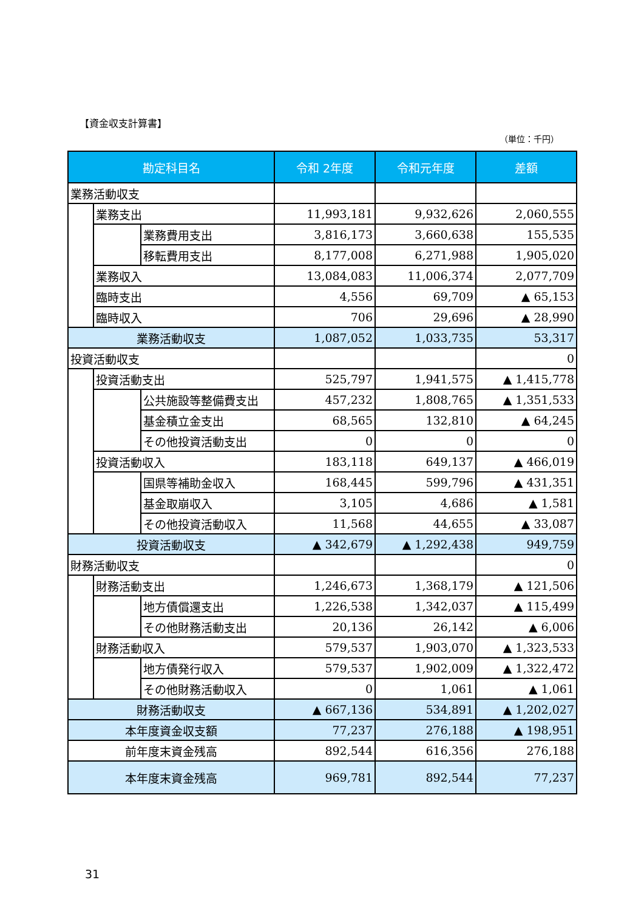【資金収支計算書】
（単位：千円）
| 勘定科目名 | | | 令和 2年度 | 令和元年度 | 差額 |
| --- | --- | --- | --- | --- | --- |
| 業務活動収支 | | | | | |
| | 業務支出 | | 11,993,181 | 9,932,626 | 2,060,555 |
| | | 業務費用支出 | 3,816,173 | 3,660,638 | 155,535 |
| | | 移転費用支出 | 8,177,008 | 6,271,988 | 1,905,020 |
| | 業務収入 | | 13,084,083 | 11,006,374 | 2,077,709 |
| | 臨時支出 | | 4,556 | 69,709 | ▲ 65,153 |
| | 臨時収入 | | 706 | 29,696 | ▲ 28,990 |
| 業務活動収支 | | | 1,087,052 | 1,033,735 | 53,317 |
| 投資活動収支 | | | | | 0 |
| | 投資活動支出 | | 525,797 | 1,941,575 | ▲ 1,415,778 |
| | | 公共施設等整備費支出 | 457,232 | 1,808,765 | ▲ 1,351,533 |
| | | 基金積立金支出 | 68,565 | 132,810 | ▲ 64,245 |
| | | その他投資活動支出 | 0 | 0 | 0 |
| | 投資活動収入 | | 183,118 | 649,137 | ▲ 466,019 |
| | | 国県等補助金収入 | 168,445 | 599,796 | ▲ 431,351 |
| | | 基金取崩収入 | 3,105 | 4,686 | ▲ 1,581 |
| | | その他投資活動収入 | 11,568 | 44,655 | ▲ 33,087 |
| 投資活動収支 | | | ▲ 342,679 | ▲ 1,292,438 | 949,759 |
| 財務活動収支 | | | | | 0 |
| | 財務活動支出 | | 1,246,673 | 1,368,179 | ▲ 121,506 |
| | | 地方債償還支出 | 1,226,538 | 1,342,037 | ▲ 115,499 |
| | | その他財務活動支出 | 20,136 | 26,142 | ▲ 6,006 |
| | 財務活動収入 | | 579,537 | 1,903,070 | ▲ 1,323,533 |
| | | 地方債発行収入 | 579,537 | 1,902,009 | ▲ 1,322,472 |
| | | その他財務活動収入 | 0 | 1,061 | ▲ 1,061 |
| 財務活動収支 | | | ▲ 667,136 | 534,891 | ▲ 1,202,027 |
| 本年度資金収支額 | | | 77,237 | 276,188 | ▲ 198,951 |
| 前年度末資金残高 | | | 892,544 | 616,356 | 276,188 |
| 本年度末資金残高 | | | 969,781 | 892,544 | 77,237 |
31